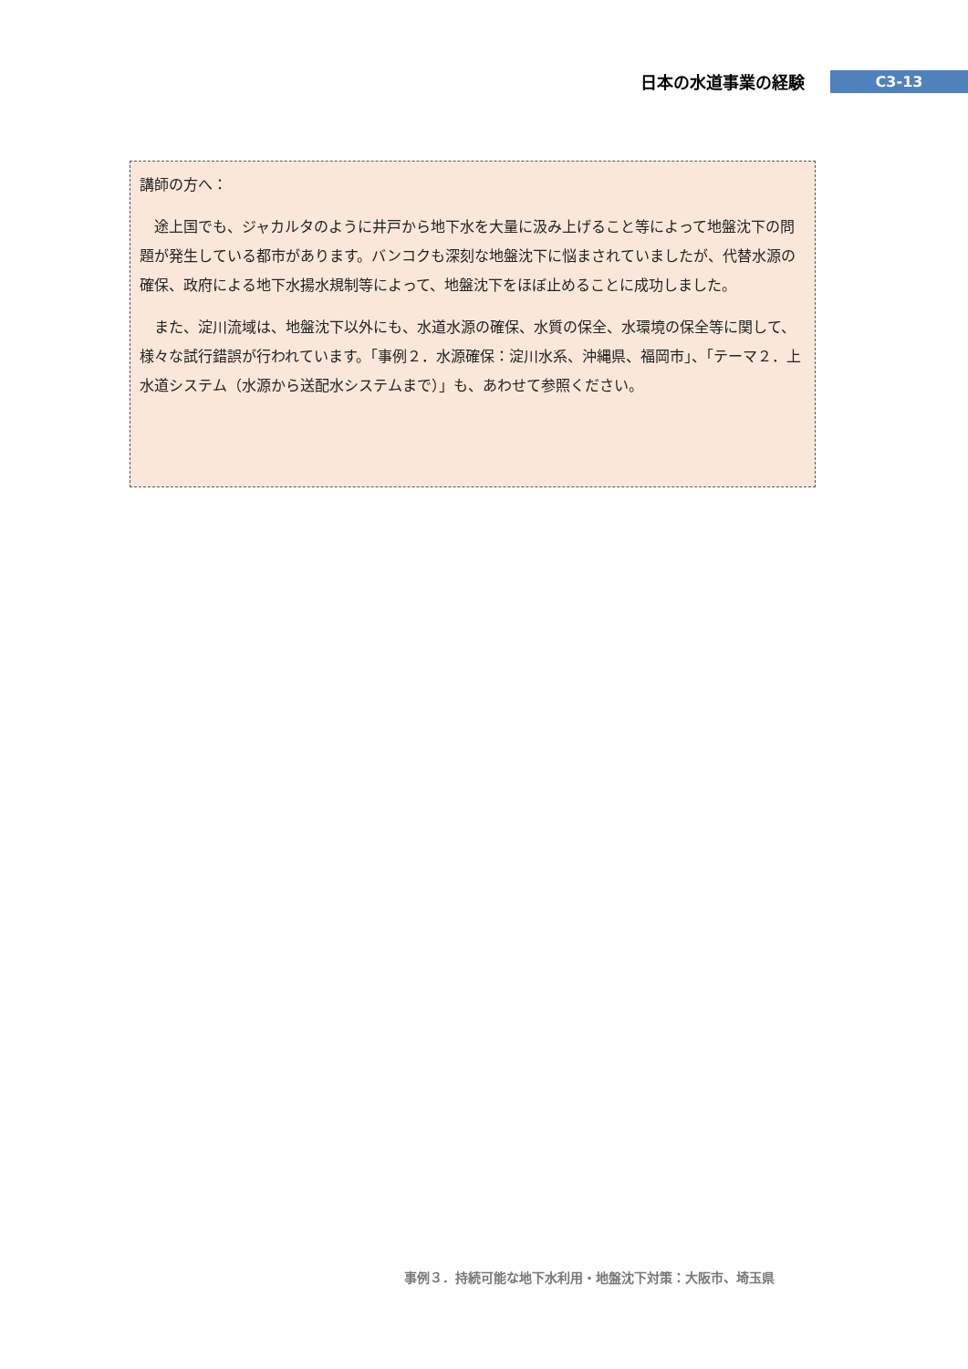日本の水道事業の経験
C3-13
講師の方へ：
　途上国でも、ジャカルタのように井戸から地下水を大量に汲み上げること等によって地盤沈下の問題が発生している都市があります。バンコクも深刻な地盤沈下に悩まされていましたが、代替水源の確保、政府による地下水揚水規制等によって、地盤沈下をほぼ止めることに成功しました。
　また、淀川流域は、地盤沈下以外にも、水道水源の確保、水質の保全、水環境の保全等に関して、様々な試行錯誤が行われています。「事例２．水源確保：淀川水系、沖縄県、福岡市」、「テーマ２．上水道システム（水源から送配水システムまで）」も、あわせて参照ください。
事例３．持続可能な地下水利用・地盤沈下対策：大阪市、埼玉県